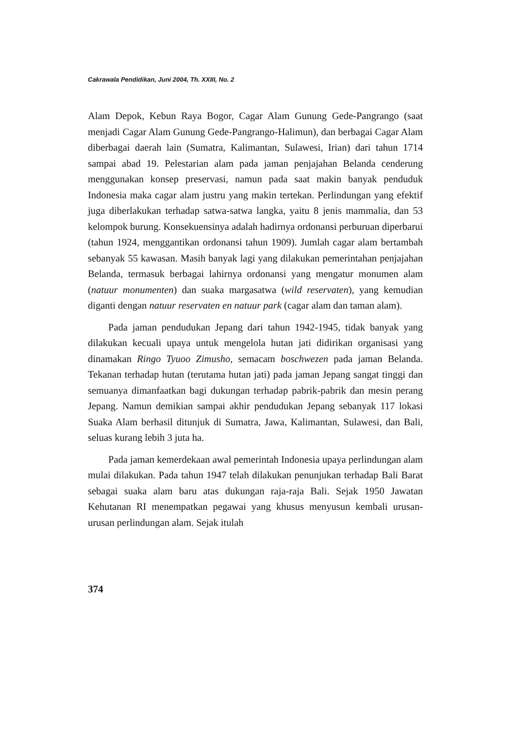Cakrawala Pendidikan, Juni 2004, Th. XXIII, No. 2
Alam Depok, Kebun Raya Bogor, Cagar Alam Gunung Gede-Pangrango (saat menjadi Cagar Alam Gunung Gede-Pangrango-Halimun), dan berbagai Cagar Alam diberbagai daerah lain (Sumatra, Kalimantan, Sulawesi, Irian) dari tahun 1714 sampai abad 19. Pelestarian alam pada jaman penjajahan Belanda cenderung menggunakan konsep preservasi, namun pada saat makin banyak penduduk Indonesia maka cagar alam justru yang makin tertekan. Perlindungan yang efektif juga diberlakukan terhadap satwa-satwa langka, yaitu 8 jenis mammalia, dan 53 kelompok burung. Konsekuensinya adalah hadirnya ordonansi perburuan diperbarui (tahun 1924, menggantikan ordonansi tahun 1909). Jumlah cagar alam bertambah sebanyak 55 kawasan. Masih banyak lagi yang dilakukan pemerintahan penjajahan Belanda, termasuk berbagai lahirnya ordonansi yang mengatur monumen alam (natuur monumenten) dan suaka margasatwa (wild reservaten), yang kemudian diganti dengan natuur reservaten en natuur park (cagar alam dan taman alam).
Pada jaman pendudukan Jepang dari tahun 1942-1945, tidak banyak yang dilakukan kecuali upaya untuk mengelola hutan jati didirikan organisasi yang dinamakan Ringo Tyuoo Zimusho, semacam boschwezen pada jaman Belanda. Tekanan terhadap hutan (terutama hutan jati) pada jaman Jepang sangat tinggi dan semuanya dimanfaatkan bagi dukungan terhadap pabrik-pabrik dan mesin perang Jepang. Namun demikian sampai akhir pendudukan Jepang sebanyak 117 lokasi Suaka Alam berhasil ditunjuk di Sumatra, Jawa, Kalimantan, Sulawesi, dan Bali, seluas kurang lebih 3 juta ha.
Pada jaman kemerdekaan awal pemerintah Indonesia upaya perlindungan alam mulai dilakukan. Pada tahun 1947 telah dilakukan penunjukan terhadap Bali Barat sebagai suaka alam baru atas dukungan raja-raja Bali. Sejak 1950 Jawatan Kehutanan RI menempatkan pegawai yang khusus menyusun kembali urusan-urusan perlindungan alam. Sejak itulah
374